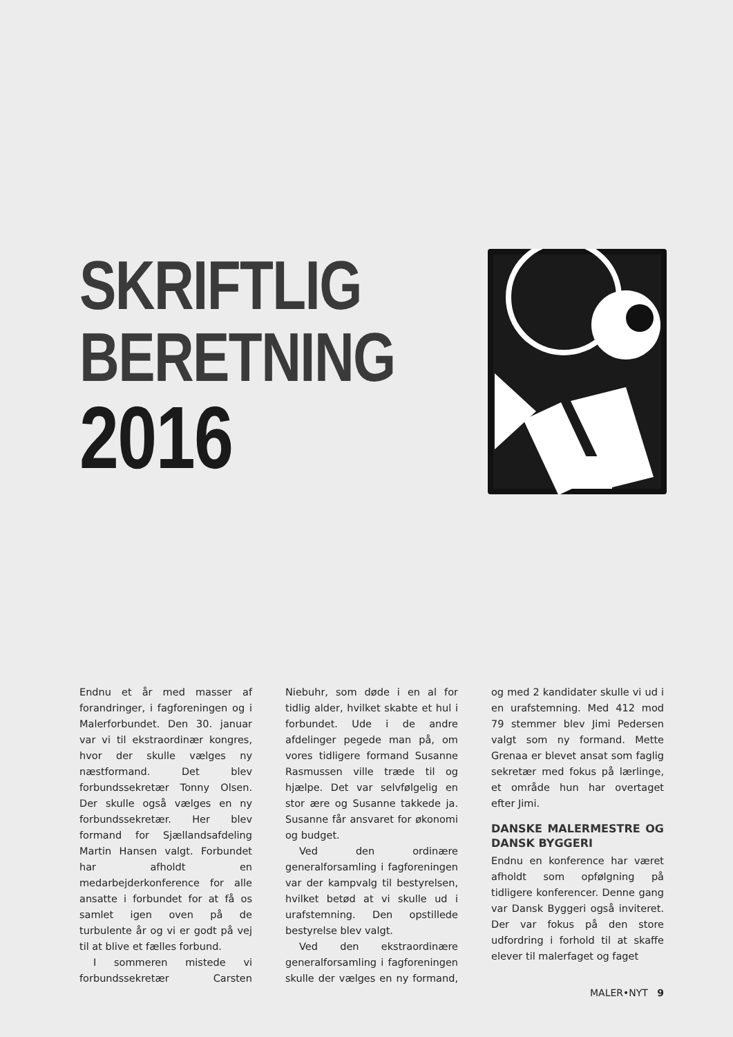SKRIFTLIG
BERETNING
2016
Endnu et år med masser af forandringer, i fagforeningen og i Malerforbundet. Den 30. januar var vi til ekstraordinær kongres, hvor der skulle vælges ny næstformand. Det blev forbundssekretær Tonny Olsen. Der skulle også vælges en ny forbundssekretær. Her blev formand for Sjællandsafdeling Martin Hansen valgt. Forbundet har afholdt en medarbejderkonference for alle ansatte i forbundet for at få os samlet igen oven på de turbulente år og vi er godt på vej til at blive et fælles forbund.
I sommeren mistede vi forbundssekretær Carsten Niebuhr, som døde i en al for tidlig alder, hvilket skabte et hul i forbundet. Ude i de andre afdelinger pegede man på, om vores tidligere formand Susanne Rasmussen ville træde til og hjælpe. Det var selvfølgelig en stor ære og Susanne takkede ja. Susanne får ansvaret for økonomi og budget.
Ved den ordinære generalforsamling i fagforeningen var der kampvalg til bestyrelsen, hvilket betød at vi skulle ud i urafstemning. Den opstillede bestyrelse blev valgt.
Ved den ekstraordinære generalforsamling i fagforeningen skulle der vælges en ny formand, og med 2 kandidater skulle vi ud i en urafstemning. Med 412 mod 79 stemmer blev Jimi Pedersen valgt som ny formand. Mette Grenaa er blevet ansat som faglig sekretær med fokus på lærlinge, et område hun har overtaget efter Jimi.
DANSKE MALERMESTRE OG DANSK BYGGERI
Endnu en konference har været afholdt som opfølgning på tidligere konferencer. Denne gang var Dansk Byggeri også inviteret. Der var fokus på den store udfordring i forhold til at skaffe elever til malerfaget og faget
MALER•NYT 9